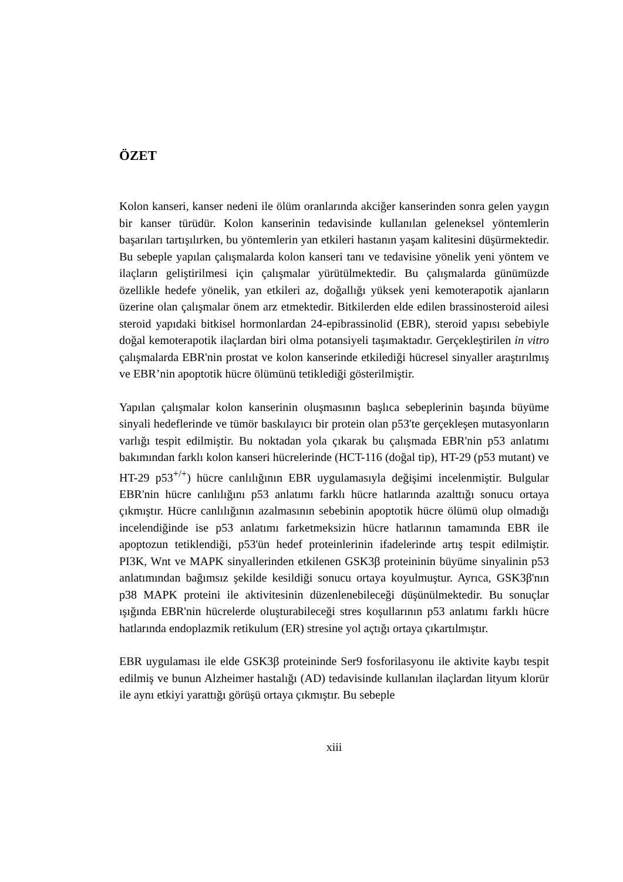ÖZET
Kolon kanseri, kanser nedeni ile ölüm oranlarında akciğer kanserinden sonra gelen yaygın bir kanser türüdür. Kolon kanserinin tedavisinde kullanılan geleneksel yöntemlerin başarıları tartışılırken, bu yöntemlerin yan etkileri hastanın yaşam kalitesini düşürmektedir. Bu sebeple yapılan çalışmalarda kolon kanseri tanı ve tedavisine yönelik yeni yöntem ve ilaçların geliştirilmesi için çalışmalar yürütülmektedir. Bu çalışmalarda günümüzde özellikle hedefe yönelik, yan etkileri az, doğallığı yüksek yeni kemoterapotik ajanların üzerine olan çalışmalar önem arz etmektedir. Bitkilerden elde edilen brassinosteroid ailesi steroid yapıdaki bitkisel hormonlardan 24-epibrassinolid (EBR), steroid yapısı sebebiyle doğal kemoterapotik ilaçlardan biri olma potansiyeli taşımaktadır. Gerçekleştirilen in vitro çalışmalarda EBR'nin prostat ve kolon kanserinde etkilediği hücresel sinyaller araştırılmış ve EBR’nin apoptotik hücre ölümünü tetiklediği gösterilmiştir.
Yapılan çalışmalar kolon kanserinin oluşmasının başlıca sebeplerinin başında büyüme sinyali hedeflerinde ve tümör baskılayıcı bir protein olan p53'te gerçekleşen mutasyonların varlığı tespit edilmiştir. Bu noktadan yola çıkarak bu çalışmada EBR'nin p53 anlatımı bakımından farklı kolon kanseri hücrelerinde (HCT-116 (doğal tip), HT-29 (p53 mutant) ve HT-29 p53<sup>+/+</sup>) hücre canlılığının EBR uygulamasıyla değişimi incelenmiştir. Bulgular EBR'nin hücre canlılığını p53 anlatımı farklı hücre hatlarında azalttığı sonucu ortaya çıkmıştır. Hücre canlılığının azalmasının sebebinin apoptotik hücre ölümü olup olmadığı incelendiğinde ise p53 anlatımı farketmeksizin hücre hatlarının tamamında EBR ile apoptozun tetiklendiği, p53'ün hedef proteinlerinin ifadelerinde artış tespit edilmiştir. PI3K, Wnt ve MAPK sinyallerinden etkilenen GSK3β proteininin büyüme sinyalinin p53 anlatımından bağımsız şekilde kesildiği sonucu ortaya koyulmuştur. Ayrıca, GSK3β'nın p38 MAPK proteini ile aktivitesinin düzenlenebileceği düşünülmektedir. Bu sonuçlar ışığında EBR'nin hücrelerde oluşturabileceği stres koşullarının p53 anlatımı farklı hücre hatlarında endoplazmik retikulum (ER) stresine yol açtığı ortaya çıkartılmıştır.
EBR uygulaması ile elde GSK3β proteininde Ser9 fosforilasyonu ile aktivite kaybı tespit edilmiş ve bunun Alzheimer hastalığı (AD) tedavisinde kullanılan ilaçlardan lityum klorür ile aynı etkiyi yarattığı görüşü ortaya çıkmıştır. Bu sebeple
xiii